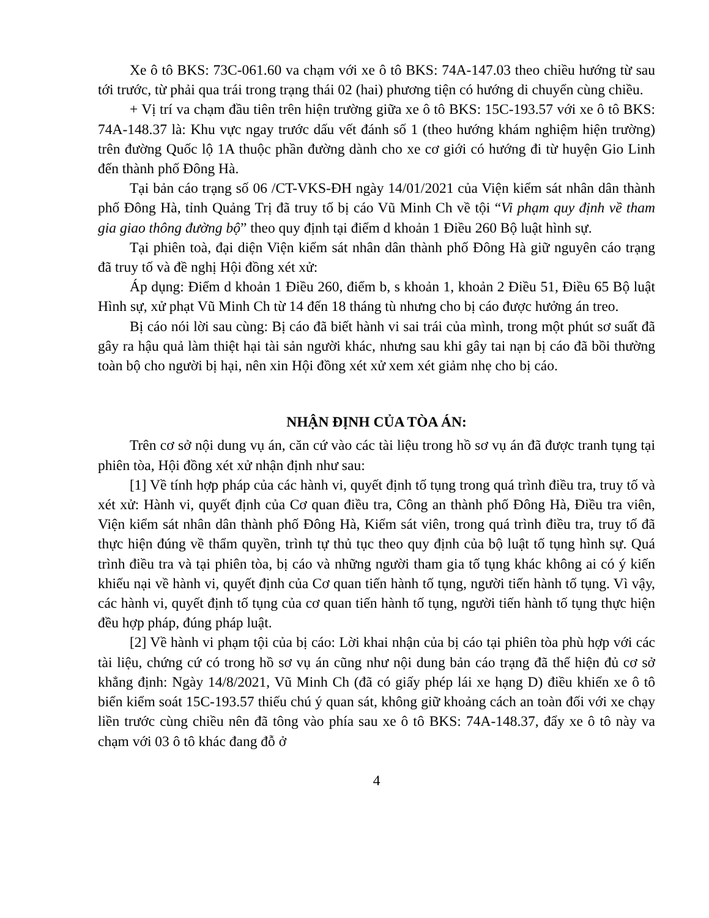Xe ô tô BKS: 73C-061.60 va chạm với xe ô tô BKS: 74A-147.03 theo chiều hướng từ sau tới trước, từ phải qua trái trong trạng thái 02 (hai) phương tiện có hướng di chuyển cùng chiều.
+ Vị trí va chạm đầu tiên trên hiện trường giữa xe ô tô BKS: 15C-193.57 với xe ô tô BKS: 74A-148.37 là: Khu vực ngay trước dấu vết đánh số 1 (theo hướng khám nghiệm hiện trường) trên đường Quốc lộ 1A thuộc phần đường dành cho xe cơ giới có hướng đi từ huyện Gio Linh đến thành phố Đông Hà.
Tại bản cáo trạng số 06 /CT-VKS-ĐH ngày 14/01/2021 của Viện kiểm sát nhân dân thành phố Đông Hà, tỉnh Quảng Trị đã truy tố bị cáo Vũ Minh Ch về tội “Vi phạm quy định về tham gia giao thông đường bộ” theo quy định tại điểm d khoản 1 Điều 260 Bộ luật hình sự.
Tại phiên toà, đại diện Viện kiểm sát nhân dân thành phố Đông Hà giữ nguyên cáo trạng đã truy tố và đề nghị Hội đồng xét xử:
Áp dụng: Điểm d khoản 1 Điều 260, điểm b, s khoản 1, khoản 2 Điều 51, Điều 65 Bộ luật Hình sự, xử phạt Vũ Minh Ch từ 14 đến 18 tháng tù nhưng cho bị cáo được hưởng án treo.
Bị cáo nói lời sau cùng: Bị cáo đã biết hành vi sai trái của mình, trong một phút sơ suất đã gây ra hậu quả làm thiệt hại tài sản người khác, nhưng sau khi gây tai nạn bị cáo đã bồi thường toàn bộ cho người bị hại, nên xin Hội đồng xét xử xem xét giảm nhẹ cho bị cáo.
NHẬN ĐỊNH CỦA TÒA ÁN:
Trên cơ sở nội dung vụ án, căn cứ vào các tài liệu trong hồ sơ vụ án đã được tranh tụng tại phiên tòa, Hội đồng xét xử nhận định như sau:
[1] Về tính hợp pháp của các hành vi, quyết định tố tụng trong quá trình điều tra, truy tố và xét xử: Hành vi, quyết định của Cơ quan điều tra, Công an thành phố Đông Hà, Điều tra viên, Viện kiểm sát nhân dân thành phố Đông Hà, Kiểm sát viên, trong quá trình điều tra, truy tố đã thực hiện đúng về thẩm quyền, trình tự thủ tục theo quy định của bộ luật tố tụng hình sự. Quá trình điều tra và tại phiên tòa, bị cáo và những người tham gia tố tụng khác không ai có ý kiến khiếu nại về hành vi, quyết định của Cơ quan tiến hành tố tụng, người tiến hành tố tụng. Vì vậy, các hành vi, quyết định tố tụng của cơ quan tiến hành tố tụng, người tiến hành tố tụng thực hiện đều hợp pháp, đúng pháp luật.
[2] Về hành vi phạm tội của bị cáo: Lời khai nhận của bị cáo tại phiên tòa phù hợp với các tài liệu, chứng cứ có trong hồ sơ vụ án cũng như nội dung bản cáo trạng đã thể hiện đủ cơ sở khẳng định: Ngày 14/8/2021, Vũ Minh Ch (đã có giấy phép lái xe hạng D) điều khiển xe ô tô biển kiểm soát 15C-193.57 thiếu chú ý quan sát, không giữ khoảng cách an toàn đối với xe chạy liền trước cùng chiều nên đã tông vào phía sau xe ô tô BKS: 74A-148.37, đẩy xe ô tô này va chạm với 03 ô tô khác đang đỗ ở
4